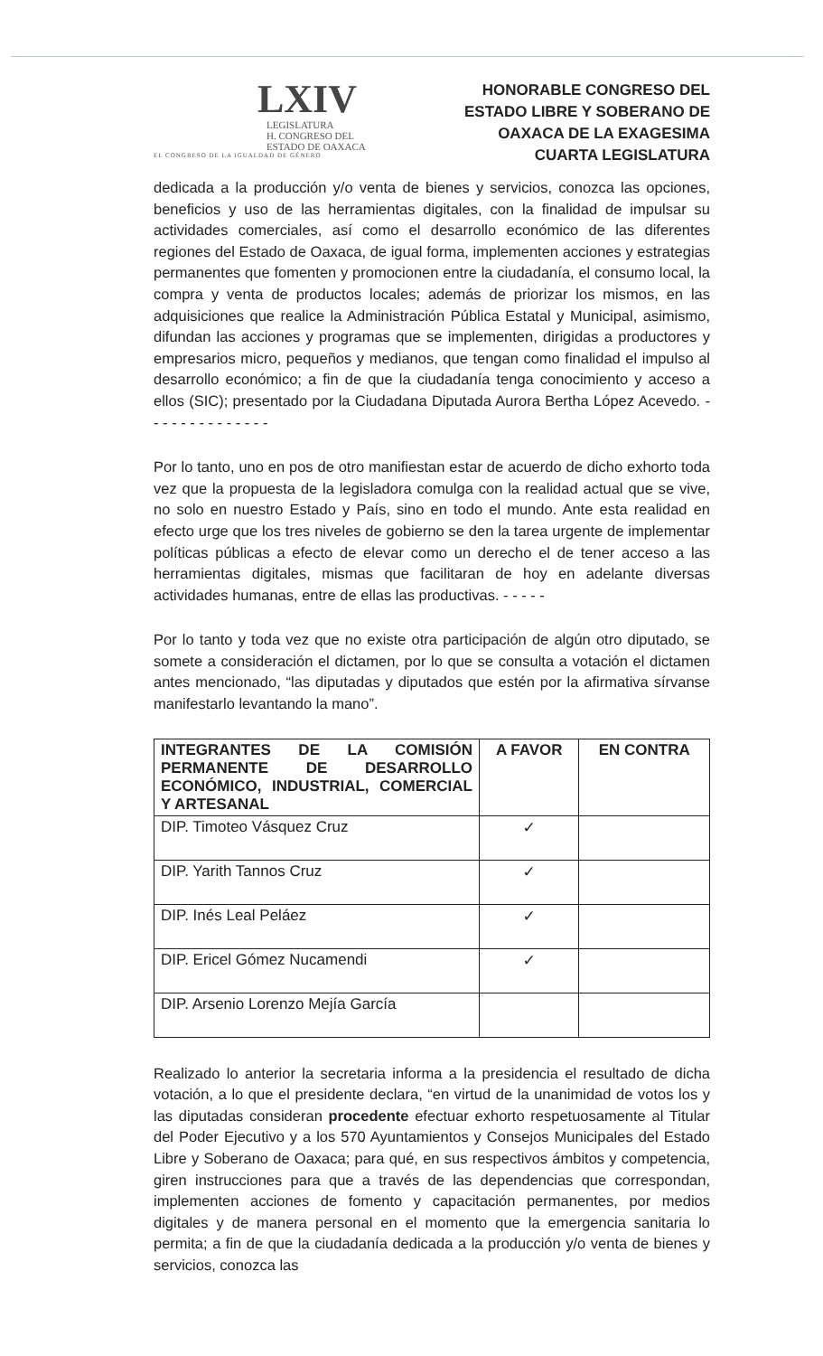LXIV
LEGISLATURA
H. CONGRESO DEL
ESTADO DE OAXACA
EL CONGRESO DE LA IGUALDAD DE GÉNERO
HONORABLE CONGRESO DEL ESTADO LIBRE Y SOBERANO DE OAXACA DE LA EXAGESIMA CUARTA LEGISLATURA
dedicada a la producción y/o venta de bienes y servicios, conozca las opciones, beneficios y uso de las herramientas digitales, con la finalidad de impulsar su actividades comerciales, así como el desarrollo económico de las diferentes regiones del Estado de Oaxaca, de igual forma, implementen acciones y estrategias permanentes que fomenten y promocionen entre la ciudadanía, el consumo local, la compra y venta de productos locales; además de priorizar los mismos, en las adquisiciones que realice la Administración Pública Estatal y Municipal, asimismo, difundan las acciones y programas que se implementen, dirigidas a productores y empresarios micro, pequeños y medianos, que tengan como finalidad el impulso al desarrollo económico; a fin de que la ciudadanía tenga conocimiento y acceso a ellos (SIC); presentado por la Ciudadana Diputada Aurora Bertha López Acevedo. - - - - - - - - - - - - - -
Por lo tanto, uno en pos de otro manifiestan estar de acuerdo de dicho exhorto toda vez que la propuesta de la legisladora comulga con la realidad actual que se vive, no solo en nuestro Estado y País, sino en todo el mundo. Ante esta realidad en efecto urge que los tres niveles de gobierno se den la tarea urgente de implementar políticas públicas a efecto de elevar como un derecho el de tener acceso a las herramientas digitales, mismas que facilitaran de hoy en adelante diversas actividades humanas, entre de ellas las productivas. - - - - -
Por lo tanto y toda vez que no existe otra participación de algún otro diputado, se somete a consideración el dictamen, por lo que se consulta a votación el dictamen antes mencionado, “las diputadas y diputados que estén por la afirmativa sírvanse manifestarlo levantando la mano”.
| INTEGRANTES DE LA COMISIÓN PERMANENTE DE DESARROLLO ECONÓMICO, INDUSTRIAL, COMERCIAL Y ARTESANAL | A FAVOR | EN CONTRA |
| --- | --- | --- |
| DIP. Timoteo Vásquez Cruz | ✓ | |
| DIP. Yarith Tannos Cruz | ✓ | |
| DIP. Inés Leal Peláez | ✓ | |
| DIP. Ericel Gómez Nucamendi | ✓ | |
| DIP. Arsenio Lorenzo Mejía García | | |
Realizado lo anterior la secretaria informa a la presidencia el resultado de dicha votación, a lo que el presidente declara, “en virtud de la unanimidad de votos los y las diputadas consideran procedente efectuar exhorto respetuosamente al Titular del Poder Ejecutivo y a los 570 Ayuntamientos y Consejos Municipales del Estado Libre y Soberano de Oaxaca; para qué, en sus respectivos ámbitos y competencia, giren instrucciones para que a través de las dependencias que correspondan, implementen acciones de fomento y capacitación permanentes, por medios digitales y de manera personal en el momento que la emergencia sanitaria lo permita; a fin de que la ciudadanía dedicada a la producción y/o venta de bienes y servicios, conozca las